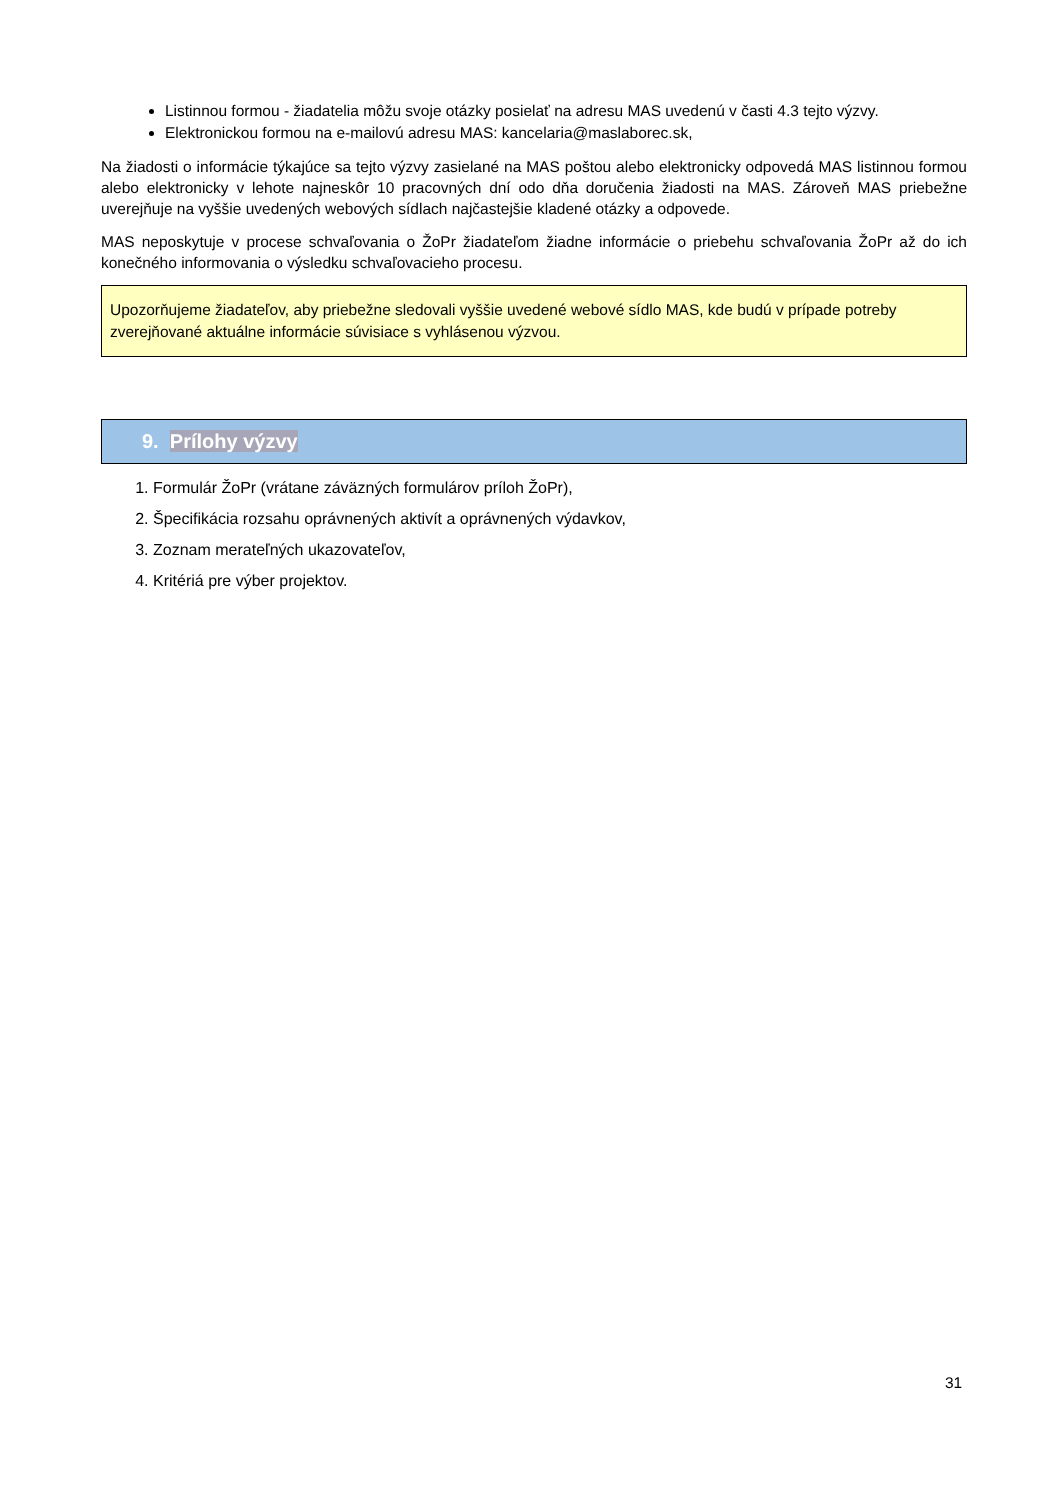Listinnou formou - žiadatelia môžu svoje otázky posielať na adresu MAS uvedenú v časti 4.3 tejto výzvy.
Elektronickou formou na e-mailovú adresu MAS: kancelaria@maslaborec.sk,
Na žiadosti o informácie týkajúce sa tejto výzvy zasielané na MAS poštou alebo elektronicky odpovedá MAS listinnou formou alebo elektronicky v lehote najneskôr 10 pracovných dní odo dňa doručenia žiadosti na MAS. Zároveň MAS priebežne uverejňuje na vyššie uvedených webových sídlach najčastejšie kladené otázky a odpovede.
MAS neposkytuje v procese schvaľovania o ŽoPr žiadateľom žiadne informácie o priebehu schvaľovania ŽoPr až do ich konečného informovania o výsledku schvaľovacieho procesu.
Upozorňujeme žiadateľov, aby priebežne sledovali vyššie uvedené webové sídlo MAS, kde budú v prípade potreby zverejňované aktuálne informácie súvisiace s vyhlásenou výzvou.
9. Prílohy výzvy
1. Formulár ŽoPr (vrátane záväzných formulárov príloh ŽoPr),
2. Špecifikácia rozsahu oprávnených aktivít a oprávnených výdavkov,
3. Zoznam merateľných ukazovateľov,
4. Kritériá pre výber projektov.
31